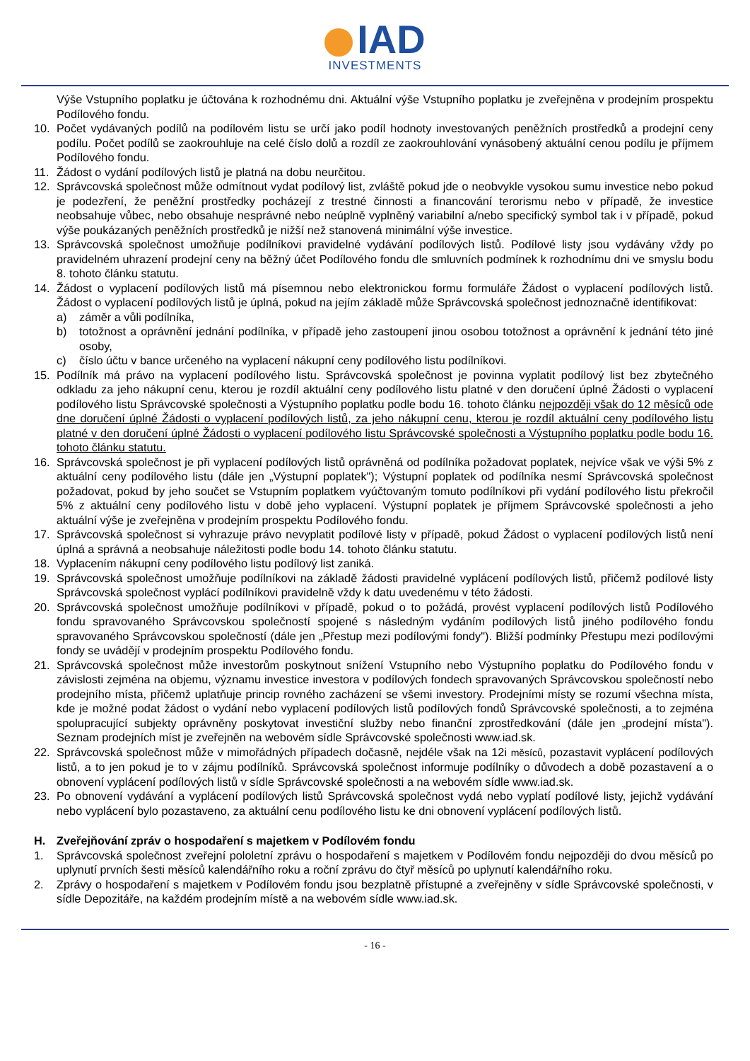IAD
INVESTMENTS
Výše Vstupního poplatku je účtována k rozhodnému dni. Aktuální výše Vstupního poplatku je zveřejněna v prodejním prospektu Podílového fondu.
10. Počet vydávaných podílů na podílovém listu se určí jako podíl hodnoty investovaných peněžních prostředků a prodejní ceny podílu. Počet podílů se zaokrouhluje na celé číslo dolů a rozdíl ze zaokrouhlování vynásobený aktuální cenou podílu je příjmem Podílového fondu.
11. Žádost o vydání podílových listů je platná na dobu neurčitou.
12. Správcovská společnost může odmítnout vydat podílový list, zvláště pokud jde o neobvykle vysokou sumu investice nebo pokud je podezření, že peněžní prostředky pocházejí z trestné činnosti a financování terorismu nebo v případě, že investice neobsahuje vůbec, nebo obsahuje nesprávné nebo neúplně vyplněný variabilní a/nebo specifický symbol tak i v případě, pokud výše poukázaných peněžních prostředků je nižší než stanovená minimální výše investice.
13. Správcovská společnost umožňuje podílníkovi pravidelné vydávání podílových listů. Podílové listy jsou vydávány vždy po pravidelném uhrazení prodejní ceny na běžný účet Podílového fondu dle smluvních podmínek k rozhodnímu dni ve smyslu bodu 8. tohoto článku statutu.
14. Žádost o vyplacení podílových listů má písemnou nebo elektronickou formu formuláře Žádost o vyplacení podílových listů. Žádost o vyplacení podílových listů je úplná, pokud na jejím základě může Správcovská společnost jednoznačně identifikovat:
a) záměr a vůli podílníka,
b) totožnost a oprávnění jednání podílníka, v případě jeho zastoupení jinou osobou totožnost a oprávnění k jednání této jiné osoby,
c) číslo účtu v bance určeného na vyplacení nákupní ceny podílového listu podílníkovi.
15. Podílník má právo na vyplacení podílového listu. Správcovská společnost je povinna vyplatit podílový list bez zbytečného odkladu za jeho nákupní cenu, kterou je rozdíl aktuální ceny podílového listu platné v den doručení úplné Žádosti o vyplacení podílového listu Správcovské společnosti a Výstupního poplatku podle bodu 16. tohoto článku nejpozději však do 12 měsíců ode dne doručení úplné Žádosti o vyplacení podílových listů, za jeho nákupní cenu, kterou je rozdíl aktuální ceny podílového listu platné v den doručení úplné Žádosti o vyplacení podílového listu Správcovské společnosti a Výstupního poplatku podle bodu 16. tohoto článku statutu.
16. Správcovská společnost je při vyplacení podílových listů oprávněná od podílníka požadovat poplatek, nejvíce však ve výši 5% z aktuální ceny podílového listu (dále jen „Výstupní poplatek"); Výstupní poplatek od podílníka nesmí Správcovská společnost požadovat, pokud by jeho součet se Vstupním poplatkem vyúčtovaným tomuto podílníkovi při vydání podílového listu překročil 5% z aktuální ceny podílového listu v době jeho vyplacení. Výstupní poplatek je příjmem Správcovské společnosti a jeho aktuální výše je zveřejněna v prodejním prospektu Podílového fondu.
17. Správcovská společnost si vyhrazuje právo nevyplatit podílové listy v případě, pokud Žádost o vyplacení podílových listů není úplná a správná a neobsahuje náležitosti podle bodu 14. tohoto článku statutu.
18. Vyplacením nákupní ceny podílového listu podílový list zaniká.
19. Správcovská společnost umožňuje podílníkovi na základě žádosti pravidelné vyplácení podílových listů, přičemž podílové listy Správcovská společnost vyplácí podílníkovi pravidelně vždy k datu uvedenému v této žádosti.
20. Správcovská společnost umožňuje podílníkovi v případě, pokud o to požádá, provést vyplacení podílových listů Podílového fondu spravovaného Správcovskou společností spojené s následným vydáním podílových listů jiného podílového fondu spravovaného Správcovskou společností (dále jen „Přestup mezi podílovými fondy"). Bližší podmínky Přestupu mezi podílovými fondy se uvádějí v prodejním prospektu Podílového fondu.
21. Správcovská společnost může investorům poskytnout snížení Vstupního nebo Výstupního poplatku do Podílového fondu v závislosti zejména na objemu, významu investice investora v podílových fondech spravovaných Správcovskou společností nebo prodejního místa, přičemž uplatňuje princip rovného zacházení se všemi investory. Prodejními místy se rozumí všechna místa, kde je možné podat žádost o vydání nebo vyplacení podílových listů podílových fondů Správcovské společnosti, a to zejména spolupracující subjekty oprávněny poskytovat investiční služby nebo finanční zprostředkování (dále jen „prodejní místa"). Seznam prodejních míst je zveřejněn na webovém sídle Správcovské společnosti www.iad.sk.
22. Správcovská společnost může v mimořádných případech dočasně, nejdéle však na 12i měsíců, pozastavit vyplácení podílových listů, a to jen pokud je to v zájmu podílníků. Správcovská společnost informuje podílníky o důvodech a době pozastavení a o obnovení vyplácení podílových listů v sídle Správcovské společnosti a na webovém sídle www.iad.sk.
23. Po obnovení vydávání a vyplácení podílových listů Správcovská společnost vydá nebo vyplatí podílové listy, jejichž vydávání nebo vyplácení bylo pozastaveno, za aktuální cenu podílového listu ke dni obnovení vyplácení podílových listů.
H. Zveřejňování zpráv o hospodaření s majetkem v Podílovém fondu
1. Správcovská společnost zveřejní pololetní zprávu o hospodaření s majetkem v Podílovém fondu nejpozději do dvou měsíců po uplynutí prvních šesti měsíců kalendářního roku a roční zprávu do čtyř měsíců po uplynutí kalendářního roku.
2. Zprávy o hospodaření s majetkem v Podílovém fondu jsou bezplatně přístupné a zveřejněny v sídle Správcovské společnosti, v sídle Depozitáře, na každém prodejním místě a na webovém sídle www.iad.sk.
- 16 -